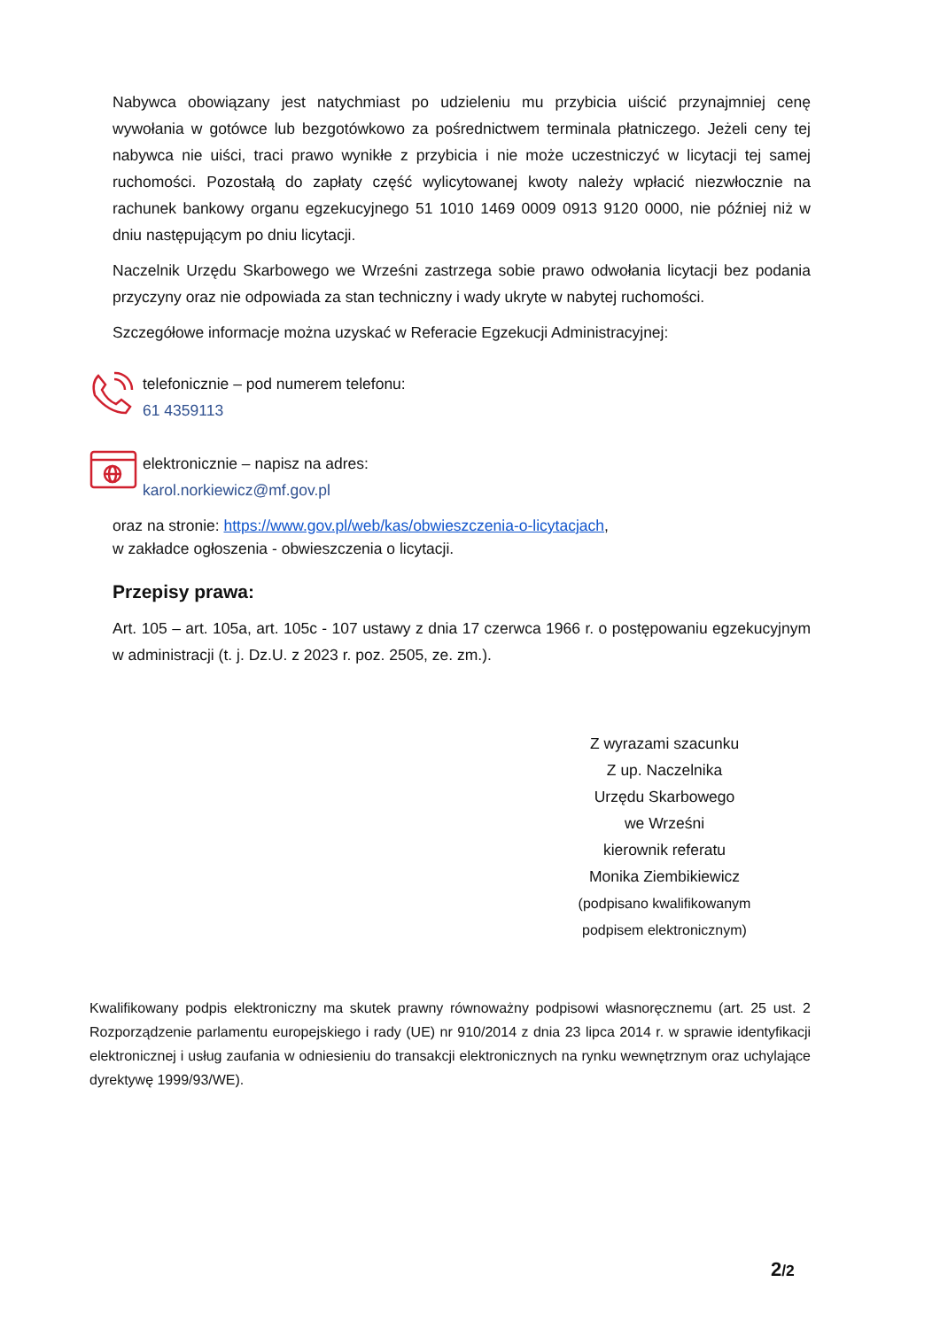Nabywca obowiązany jest natychmiast po udzieleniu mu przybicia uiścić przynajmniej cenę wywołania w gotówce lub bezgotówkowo za pośrednictwem terminala płatniczego. Jeżeli ceny tej nabywca nie uiści, traci prawo wynikłe z przybicia i nie może uczestniczyć w licytacji tej samej ruchomości. Pozostałą do zapłaty część wylicytowanej kwoty należy wpłacić niezwłocznie na rachunek bankowy organu egzekucyjnego 51 1010 1469 0009 0913 9120 0000, nie później niż w dniu następującym po dniu licytacji.
Naczelnik Urzędu Skarbowego we Wrześni zastrzega sobie prawo odwołania licytacji bez podania przyczyny oraz nie odpowiada za stan techniczny i wady ukryte w nabytej ruchomości.
Szczegółowe informacje można uzyskać w Referacie Egzekucji Administracyjnej:
telefonicznie – pod numerem telefonu:
61 4359113
elektronicznie – napisz na adres:
karol.norkiewicz@mf.gov.pl
oraz na stronie: https://www.gov.pl/web/kas/obwieszczenia-o-licytacjach,
w zakładce ogłoszenia - obwieszczenia o licytacji.
Przepisy prawa:
Art. 105 – art. 105a, art. 105c - 107 ustawy z dnia 17 czerwca 1966 r. o postępowaniu egzekucyjnym w administracji (t. j. Dz.U. z 2023 r. poz. 2505, ze. zm.).
Z wyrazami szacunku
Z up. Naczelnika
Urzędu Skarbowego
we Wrześni
kierownik referatu
Monika Ziembikiewicz
(podpisano kwalifikowanym
podpisem elektronicznym)
Kwalifikowany podpis elektroniczny ma skutek prawny równoważny podpisowi własnoręcznemu (art. 25 ust. 2 Rozporządzenie parlamentu europejskiego i rady (UE) nr 910/2014 z dnia 23 lipca 2014 r. w sprawie identyfikacji elektronicznej i usług zaufania w odniesieniu do transakcji elektronicznych na rynku wewnętrznym oraz uchylające dyrektywę 1999/93/WE).
2/2